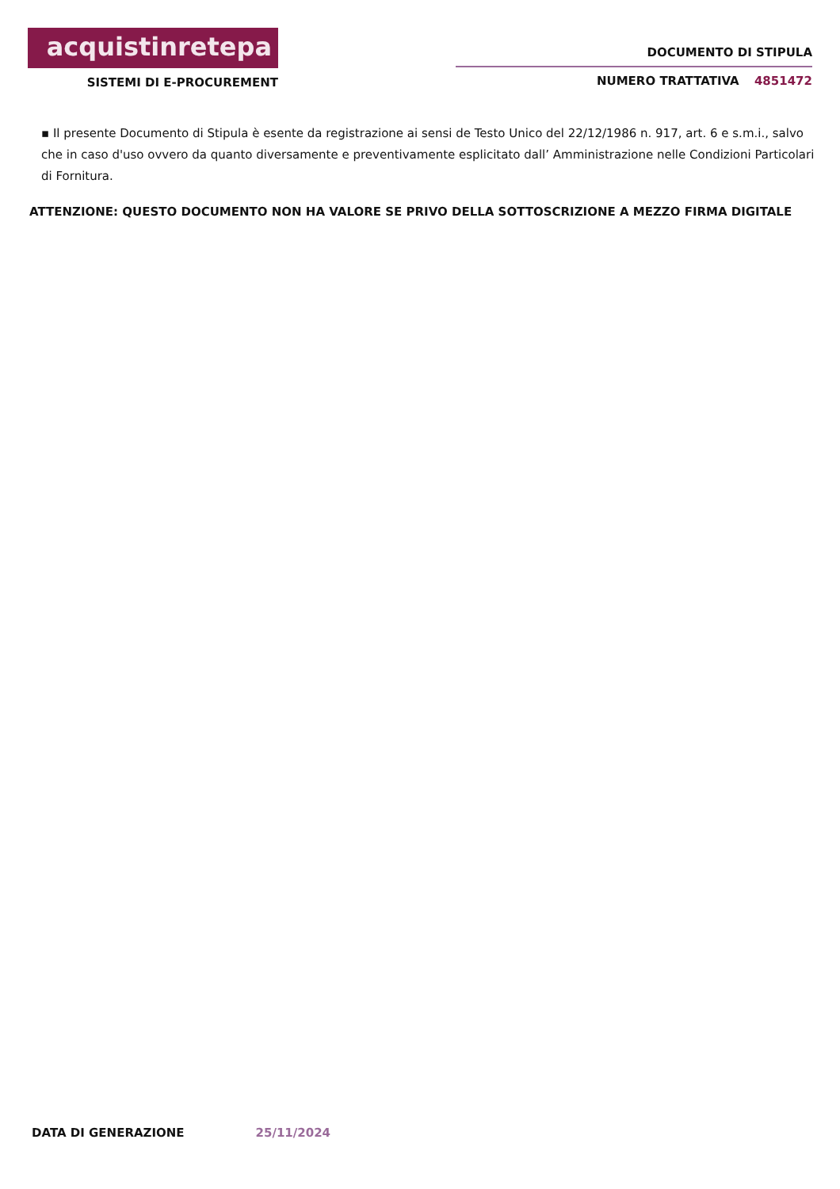acquistinretepa
SISTEMI DI E-PROCUREMENT
DOCUMENTO DI STIPULA
NUMERO TRATTATIVA 4851472
▪ Il presente Documento di Stipula è esente da registrazione ai sensi de Testo Unico del 22/12/1986 n. 917, art. 6 e s.m.i., salvo che in caso d'uso ovvero da quanto diversamente e preventivamente esplicitato dall’ Amministrazione nelle Condizioni Particolari di Fornitura.
ATTENZIONE: QUESTO DOCUMENTO NON HA VALORE SE PRIVO DELLA SOTTOSCRIZIONE A MEZZO FIRMA DIGITALE
DATA DI GENERAZIONE 25/11/2024